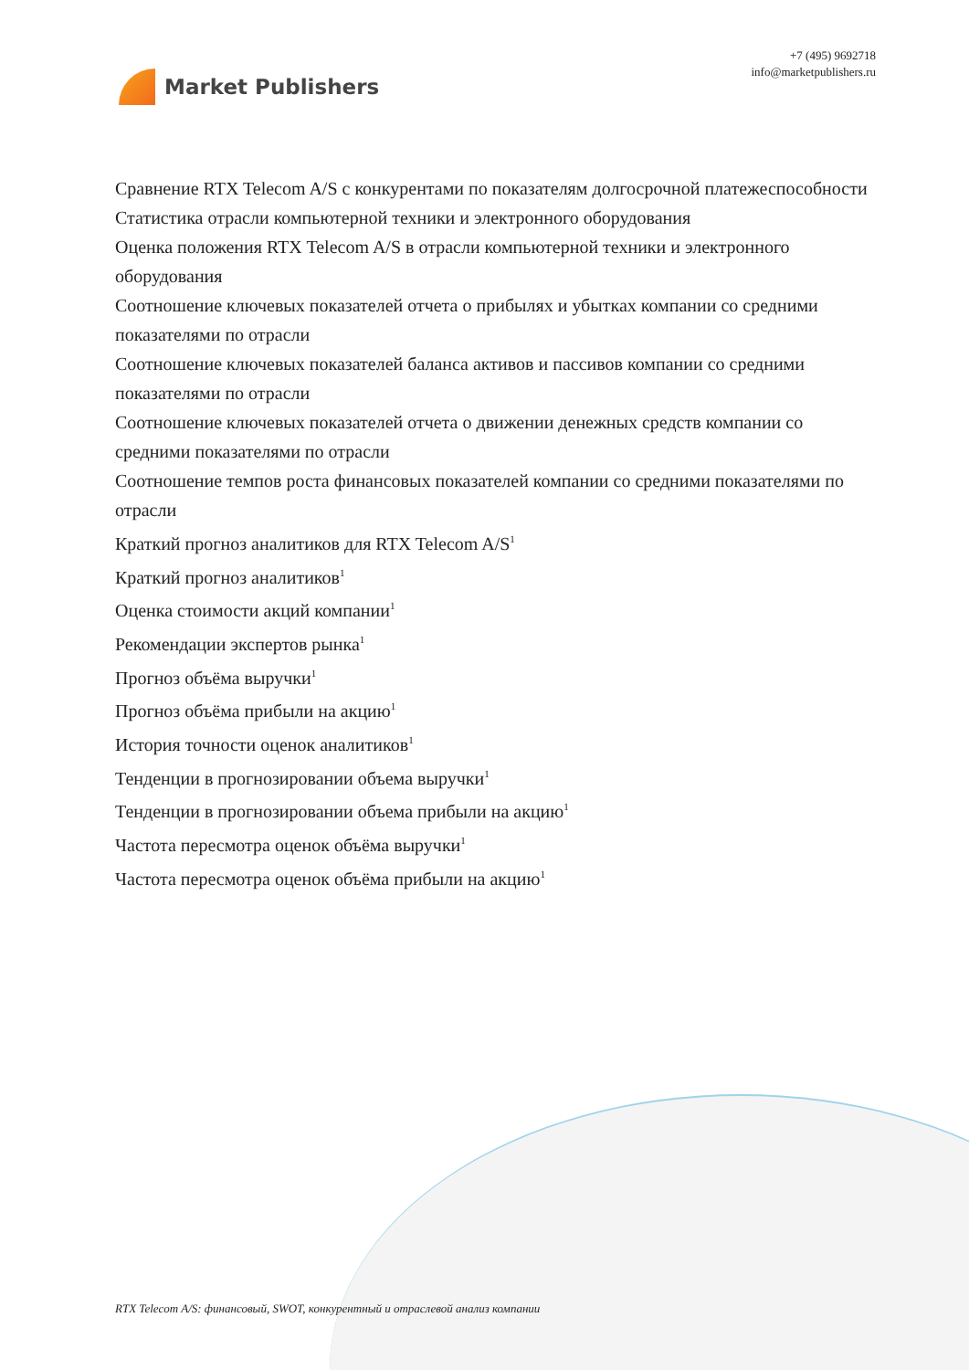Market Publishers
+7 (495) 9692718
info@marketpublishers.ru
Сравнение RTX Telecom A/S с конкурентами по показателям долгосрочной платежеспособности
Статистика отрасли компьютерной техники и электронного оборудования
Оценка положения RTX Telecom A/S в отрасли компьютерной техники и электронного оборудования
Соотношение ключевых показателей отчета о прибылях и убытках компании со средними показателями по отрасли
Соотношение ключевых показателей баланса активов и пассивов компании со средними показателями по отрасли
Соотношение ключевых показателей отчета о движении денежных средств компании со средними показателями по отрасли
Соотношение темпов роста финансовых показателей компании со средними показателями по отрасли
Краткий прогноз аналитиков для RTX Telecom A/S<sup>1</sup>
Краткий прогноз аналитиков<sup>1</sup>
Оценка стоимости акций компании<sup>1</sup>
Рекомендации экспертов рынка<sup>1</sup>
Прогноз объёма выручки<sup>1</sup>
Прогноз объёма прибыли на акцию<sup>1</sup>
История точности оценок аналитиков<sup>1</sup>
Тенденции в прогнозировании объема выручки<sup>1</sup>
Тенденции в прогнозировании объема прибыли на акцию<sup>1</sup>
Частота пересмотра оценок объёма выручки<sup>1</sup>
Частота пересмотра оценок объёма прибыли на акцию<sup>1</sup>
RTX Telecom A/S: финансовый, SWOT, конкурентный и отраслевой анализ компании